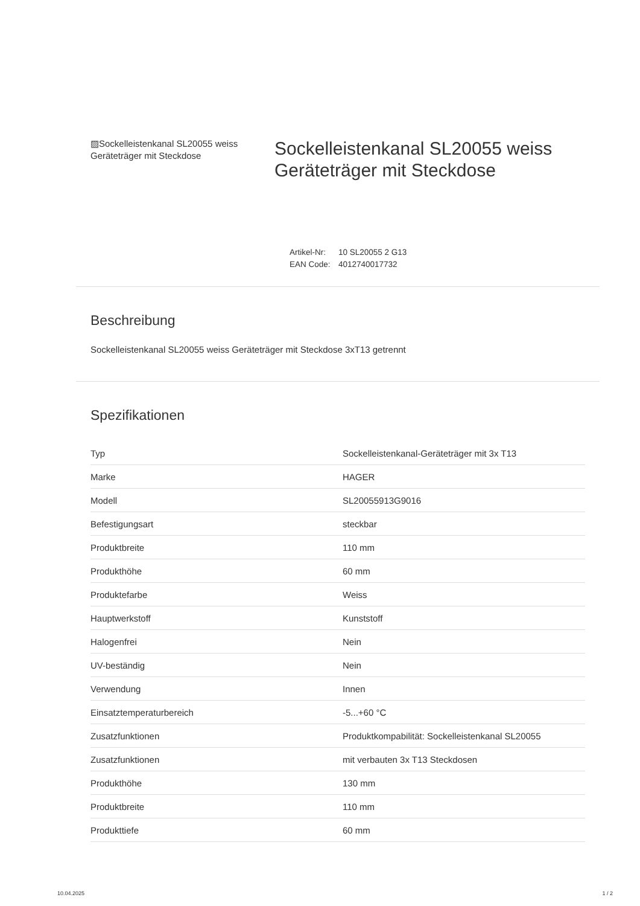▨Sockelleistenkanal SL20055 weiss Geräteträger mit Steckdose
Sockelleistenkanal SL20055 weiss Geräteträger mit Steckdose
Artikel-Nr: 10 SL20055 2 G13
EAN Code: 4012740017732
Beschreibung
Sockelleistenkanal SL20055 weiss Geräteträger mit Steckdose 3xT13 getrennt
Spezifikationen
| Typ | Sockelleistenkanal-Geräteträger mit 3x T13 |
| Marke | HAGER |
| Modell | SL20055913G9016 |
| Befestigungsart | steckbar |
| Produktbreite | 110 mm |
| Produkthöhe | 60 mm |
| Produktefarbe | Weiss |
| Hauptwerkstoff | Kunststoff |
| Halogenfrei | Nein |
| UV-beständig | Nein |
| Verwendung | Innen |
| Einsatztemperaturbereich | -5...+60 °C |
| Zusatzfunktionen | Produktkompabilität: Sockelleistenkanal SL20055 |
| Zusatzfunktionen | mit verbauten 3x T13 Steckdosen |
| Produkthöhe | 130 mm |
| Produktbreite | 110 mm |
| Produkttiefe | 60 mm |
10.04.2025 1 / 2